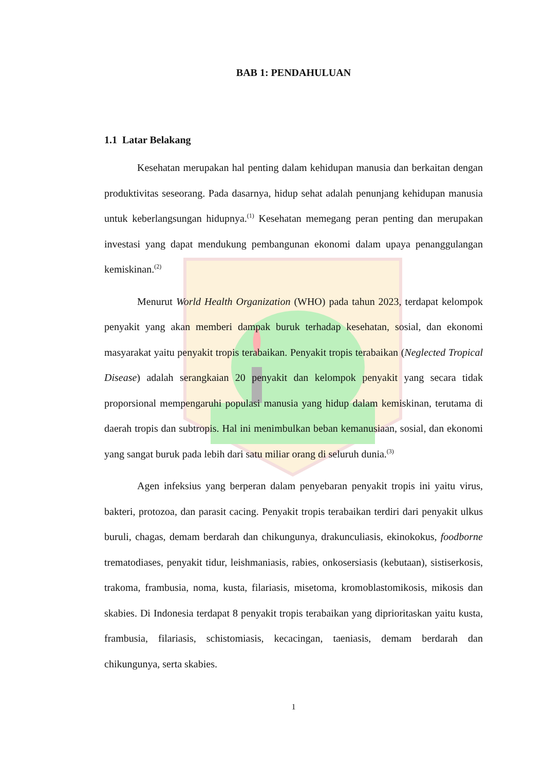BAB 1: PENDAHULUAN
1.1 Latar Belakang
Kesehatan merupakan hal penting dalam kehidupan manusia dan berkaitan dengan produktivitas seseorang. Pada dasarnya, hidup sehat adalah penunjang kehidupan manusia untuk keberlangsungan hidupnya.<sup>(1)</sup> Kesehatan memegang peran penting dan merupakan investasi yang dapat mendukung pembangunan ekonomi dalam upaya penanggulangan kemiskinan.<sup>(2)</sup>
Menurut World Health Organization (WHO) pada tahun 2023, terdapat kelompok penyakit yang akan memberi dampak buruk terhadap kesehatan, sosial, dan ekonomi masyarakat yaitu penyakit tropis terabaikan. Penyakit tropis terabaikan (Neglected Tropical Disease) adalah serangkaian 20 penyakit dan kelompok penyakit yang secara tidak proporsional mempengaruhi populasi manusia yang hidup dalam kemiskinan, terutama di daerah tropis dan subtropis. Hal ini menimbulkan beban kemanusiaan, sosial, dan ekonomi yang sangat buruk pada lebih dari satu miliar orang di seluruh dunia.<sup>(3)</sup>
Agen infeksius yang berperan dalam penyebaran penyakit tropis ini yaitu virus, bakteri, protozoa, dan parasit cacing. Penyakit tropis terabaikan terdiri dari penyakit ulkus buruli, chagas, demam berdarah dan chikungunya, drakunculiasis, ekinokokus, foodborne trematodiases, penyakit tidur, leishmaniasis, rabies, onkosersiasis (kebutaan), sistiserkosis, trakoma, frambusia, noma, kusta, filariasis, misetoma, kromoblastomikosis, mikosis dan skabies. Di Indonesia terdapat 8 penyakit tropis terabaikan yang diprioritaskan yaitu kusta, frambusia, filariasis, schistomiasis, kecacingan, taeniasis, demam berdarah dan chikungunya, serta skabies.
1